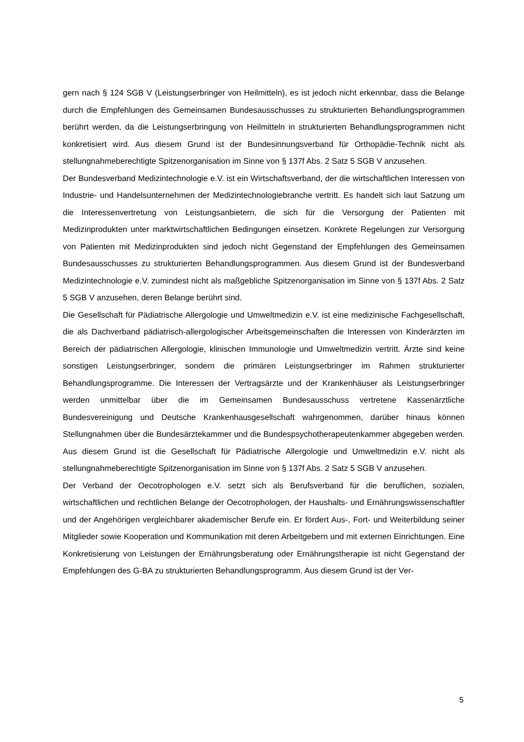gern nach § 124 SGB V (Leistungserbringer von Heilmitteln), es ist jedoch nicht erkennbar, dass die Belange durch die Empfehlungen des Gemeinsamen Bundesausschusses zu strukturierten Behandlungsprogrammen berührt werden, da die Leistungserbringung von Heilmitteln in strukturierten Behandlungsprogrammen nicht konkretisiert wird. Aus diesem Grund ist der Bundesinnungsverband für Orthopädie-Technik nicht als stellungnahmeberechtigte Spitzenorganisation im Sinne von § 137f Abs. 2 Satz 5 SGB V anzusehen.
Der Bundesverband Medizintechnologie e.V. ist ein Wirtschaftsverband, der die wirtschaftlichen Interessen von Industrie- und Handelsunternehmen der Medizintechnologiebranche vertritt. Es handelt sich laut Satzung um die Interessenvertretung von Leistungsanbietern, die sich für die Versorgung der Patienten mit Medizinprodukten unter marktwirtschaftlichen Bedingungen einsetzen. Konkrete Regelungen zur Versorgung von Patienten mit Medizinprodukten sind jedoch nicht Gegenstand der Empfehlungen des Gemeinsamen Bundesausschusses zu strukturierten Behandlungsprogrammen. Aus diesem Grund ist der Bundesverband Medizintechnologie e.V. zumindest nicht als maßgebliche Spitzenorganisation im Sinne von § 137f Abs. 2 Satz 5 SGB V anzusehen, deren Belange berührt sind.
Die Gesellschaft für Pädiatrische Allergologie und Umweltmedizin e.V. ist eine medizinische Fachgesellschaft, die als Dachverband pädiatrisch-allergologischer Arbeitsgemeinschaften die Interessen von Kinderärzten im Bereich der pädiatrischen Allergologie, klinischen Immunologie und Umweltmedizin vertritt. Ärzte sind keine sonstigen Leistungserbringer, sondern die primären Leistungserbringer im Rahmen strukturierter Behandlungsprogramme. Die Interessen der Vertragsärzte und der Krankenhäuser als Leistungserbringer werden unmittelbar über die im Gemeinsamen Bundesausschuss vertretene Kassenärztliche Bundesvereinigung und Deutsche Krankenhausgesellschaft wahrgenommen, darüber hinaus können Stellungnahmen über die Bundesärztekammer und die Bundespsychotherapeutenkammer abgegeben werden. Aus diesem Grund ist die Gesellschaft für Pädiatrische Allergologie und Umweltmedizin e.V. nicht als stellungnahmeberechtigte Spitzenorganisation im Sinne von § 137f Abs. 2 Satz 5 SGB V anzusehen.
Der Verband der Oecotrophologen e.V. setzt sich als Berufsverband für die beruflichen, sozialen, wirtschaftlichen und rechtlichen Belange der Oecotrophologen, der Haushalts- und Ernährungswissenschaftler und der Angehörigen vergleichbarer akademischer Berufe ein. Er fördert Aus-, Fort- und Weiterbildung seiner Mitglieder sowie Kooperation und Kommunikation mit deren Arbeitgebern und mit externen Einrichtungen. Eine Konkretisierung von Leistungen der Ernährungsberatung oder Ernährungstherapie ist nicht Gegenstand der Empfehlungen des G-BA zu strukturierten Behandlungsprogramm. Aus diesem Grund ist der Ver-
5